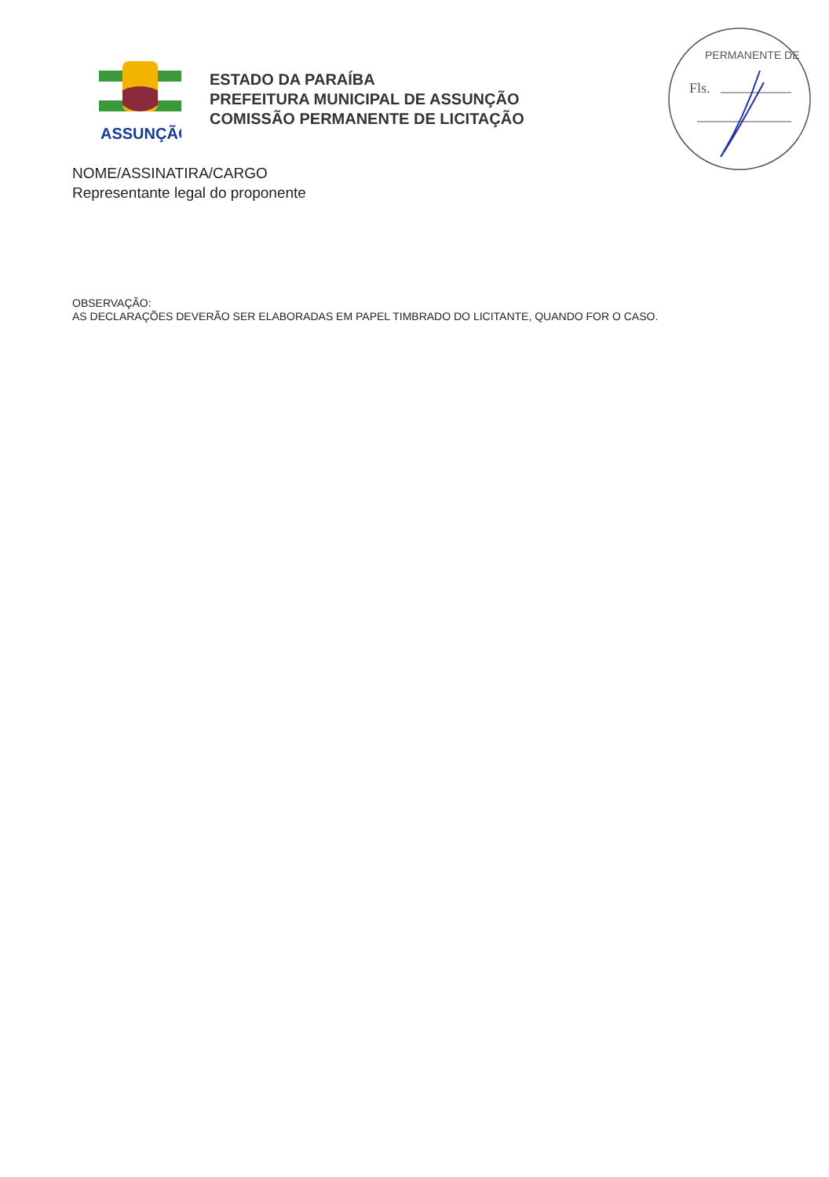ASSUNÇÃO
ESTADO DA PARAÍBA
PREFEITURA MUNICIPAL DE ASSUNÇÃO
COMISSÃO PERMANENTE DE LICITAÇÃO
Fls.
PERMANENTE DE
NOME/ASSINATIRA/CARGO
Representante legal do proponente
OBSERVAÇÃO:
AS DECLARAÇÕES DEVERÃO SER ELABORADAS EM PAPEL TIMBRADO DO LICITANTE, QUANDO FOR O CASO.